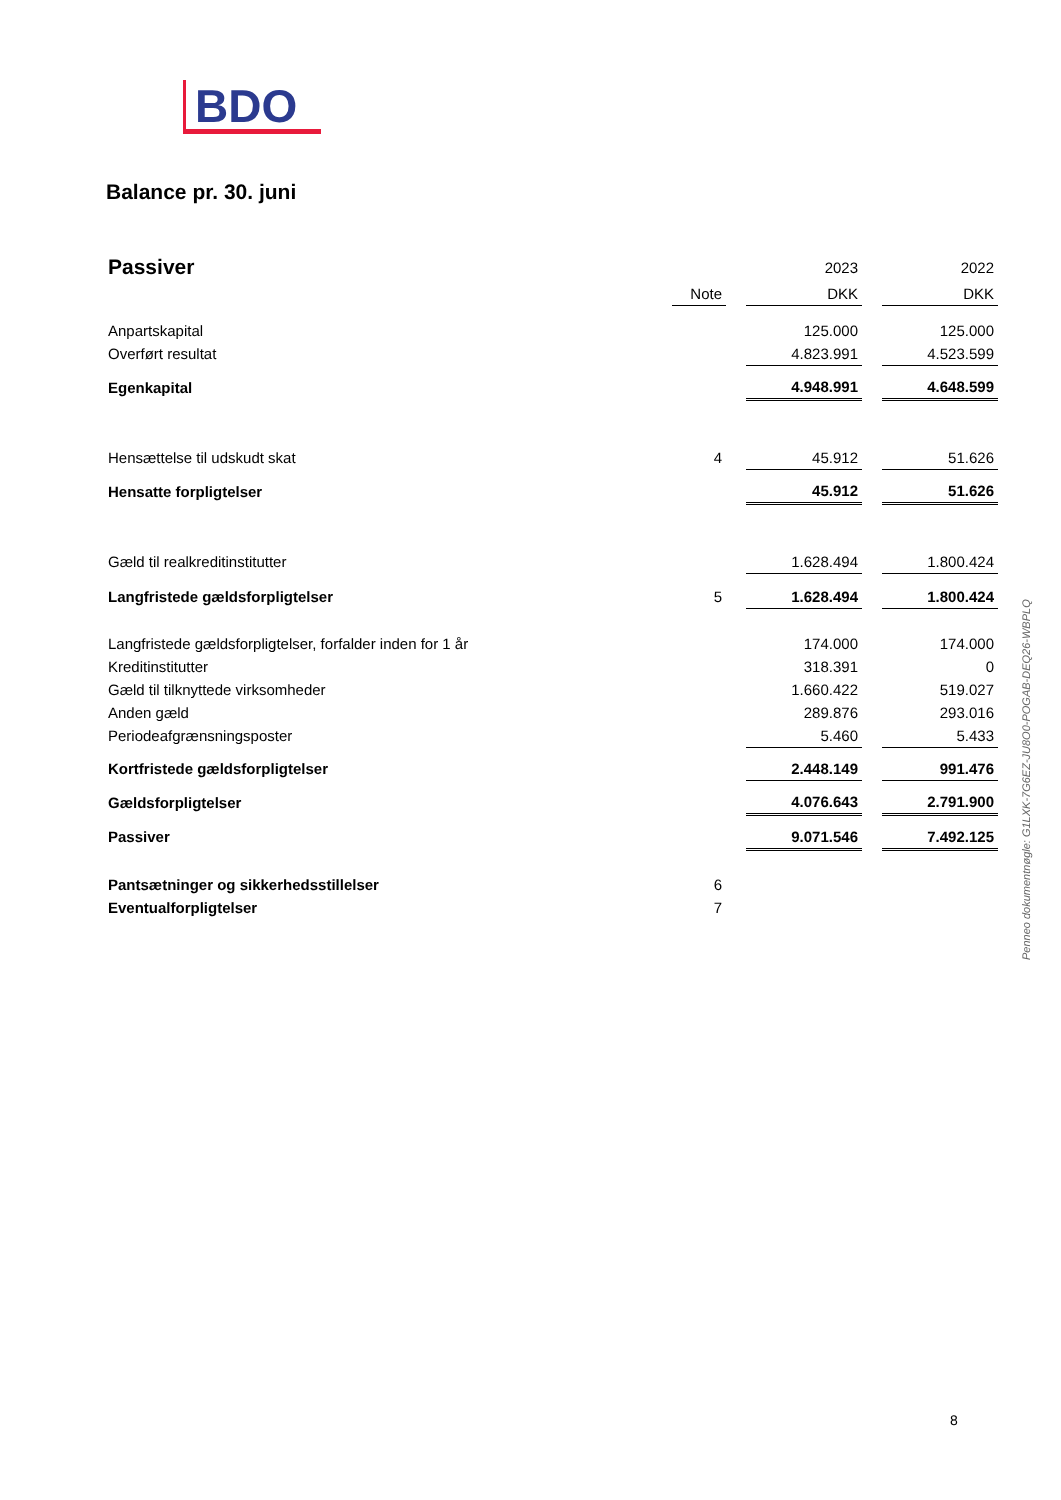BDO
Balance pr. 30. juni
| Passiver | | | 2023 | | 2022 |
| | Note | | DKK | | DKK |
| Anpartskapital | | | 125.000 | | 125.000 |
| Overført resultat | | | 4.823.991 | | 4.523.599 |
| Egenkapital | | | 4.948.991 | | 4.648.599 |
| Hensættelse til udskudt skat | 4 | | 45.912 | | 51.626 |
| Hensatte forpligtelser | | | 45.912 | | 51.626 |
| Gæld til realkreditinstitutter | | | 1.628.494 | | 1.800.424 |
| Langfristede gældsforpligtelser | 5 | | 1.628.494 | | 1.800.424 |
| Langfristede gældsforpligtelser, forfalder inden for 1 år | | | 174.000 | | 174.000 |
| Kreditinstitutter | | | 318.391 | | 0 |
| Gæld til tilknyttede virksomheder | | | 1.660.422 | | 519.027 |
| Anden gæld | | | 289.876 | | 293.016 |
| Periodeafgrænsningsposter | | | 5.460 | | 5.433 |
| Kortfristede gældsforpligtelser | | | 2.448.149 | | 991.476 |
| Gældsforpligtelser | | | 4.076.643 | | 2.791.900 |
| Passiver | | | 9.071.546 | | 7.492.125 |
| Pantsætninger og sikkerhedsstillelser | 6 | | | | |
| Eventualforpligtelser | 7 | | | | |
Penneo dokumentnøgle: G1LXK-7G6EZ-JU8O0-POGAB-DEQ26-WBPLQ
8